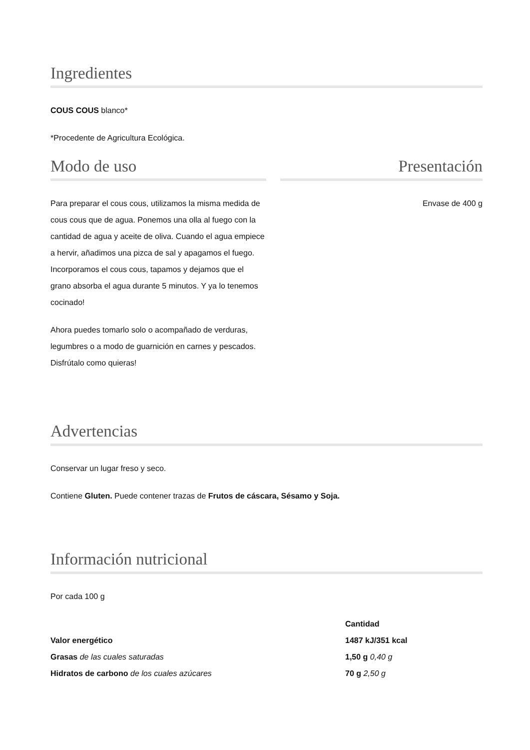Ingredientes
COUS COUS blanco*
*Procedente de Agricultura Ecológica.
Modo de uso
Para preparar el cous cous, utilizamos la misma medida de cous cous que de agua. Ponemos una olla al fuego con la cantidad de agua y aceite de oliva. Cuando el agua empiece a hervir, añadimos una pizca de sal y apagamos el fuego. Incorporamos el cous cous, tapamos y dejamos que el grano absorba el agua durante 5 minutos. Y ya lo tenemos cocinado!
Ahora puedes tomarlo solo o acompañado de verduras, legumbres o a modo de guarnición en carnes y pescados. Disfrútalo como quieras!
Presentación
Envase de 400 g
Advertencias
Conservar un lugar freso y seco.
Contiene Gluten. Puede contener trazas de Frutos de cáscara, Sésamo y Soja.
Información nutricional
Por cada 100 g
| | Cantidad |
| --- | --- |
| Valor energético | 1487 kJ/351 kcal |
| Grasas de las cuales saturadas | 1,50 g 0,40 g |
| Hidratos de carbono de los cuales azúcares | 70 g 2,50 g |